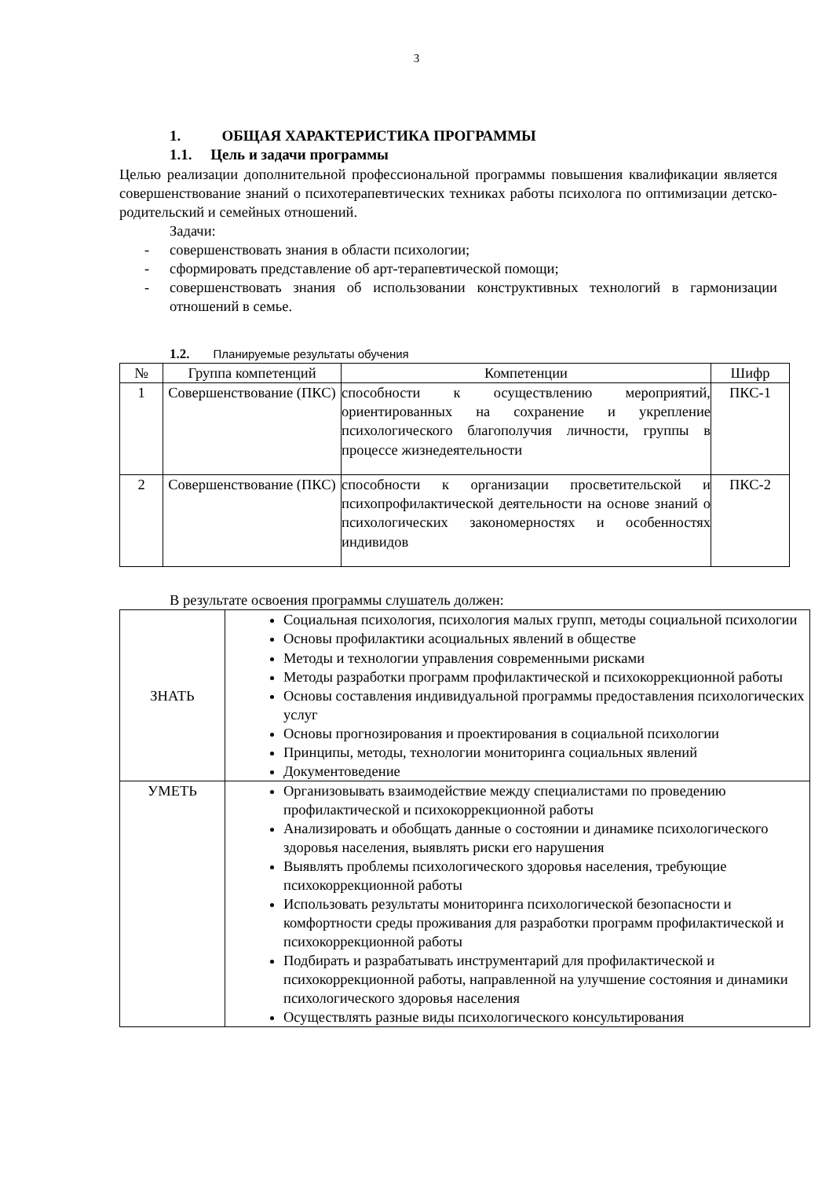3
1. ОБЩАЯ ХАРАКТЕРИСТИКА ПРОГРАММЫ
1.1. Цель и задачи программы
Целью реализации дополнительной профессиональной программы повышения квалификации является совершенствование знаний о психотерапевтических техниках работы психолога по оптимизации детско-родительский и семейных отношений.
Задачи:
- совершенствовать знания в области психологии;
- сформировать представление об арт-терапевтической помощи;
- совершенствовать знания об использовании конструктивных технологий в гармонизации отношений в семье.
1.2. Планируемые результаты обучения
| № | Группа компетенций | Компетенции | Шифр |
| --- | --- | --- | --- |
| 1 | Совершенствование (ПКС) | способности к осуществлению мероприятий, ориентированных на сохранение и укрепление психологического благополучия личности, группы в процессе жизнедеятельности | ПКС-1 |
| 2 | Совершенствование (ПКС) | способности к организации просветительской и психопрофилактической деятельности на основе знаний о психологических закономерностях и особенностях индивидов | ПКС-2 |
В результате освоения программы слушатель должен:
| ЗНАТЬ | Социальная психология, психология малых групп, методы социальной психологии Основы профилактики асоциальных явлений в обществе Методы и технологии управления современными рисками Методы разработки программ профилактической и психокоррекционной работы Основы составления индивидуальной программы предоставления психологических услуг Основы прогнозирования и проектирования в социальной психологии Принципы, методы, технологии мониторинга социальных явлений Документоведение |
| УМЕТЬ | Организовывать взаимодействие между специалистами по проведению профилактической и психокоррекционной работы Анализировать и обобщать данные о состоянии и динамике психологического здоровья населения, выявлять риски его нарушения Выявлять проблемы психологического здоровья населения, требующие психокоррекционной работы Использовать результаты мониторинга психологической безопасности и комфортности среды проживания для разработки программ профилактической и психокоррекционной работы Подбирать и разрабатывать инструментарий для профилактической и психокоррекционной работы, направленной на улучшение состояния и динамики психологического здоровья населения Осуществлять разные виды психологического консультирования |